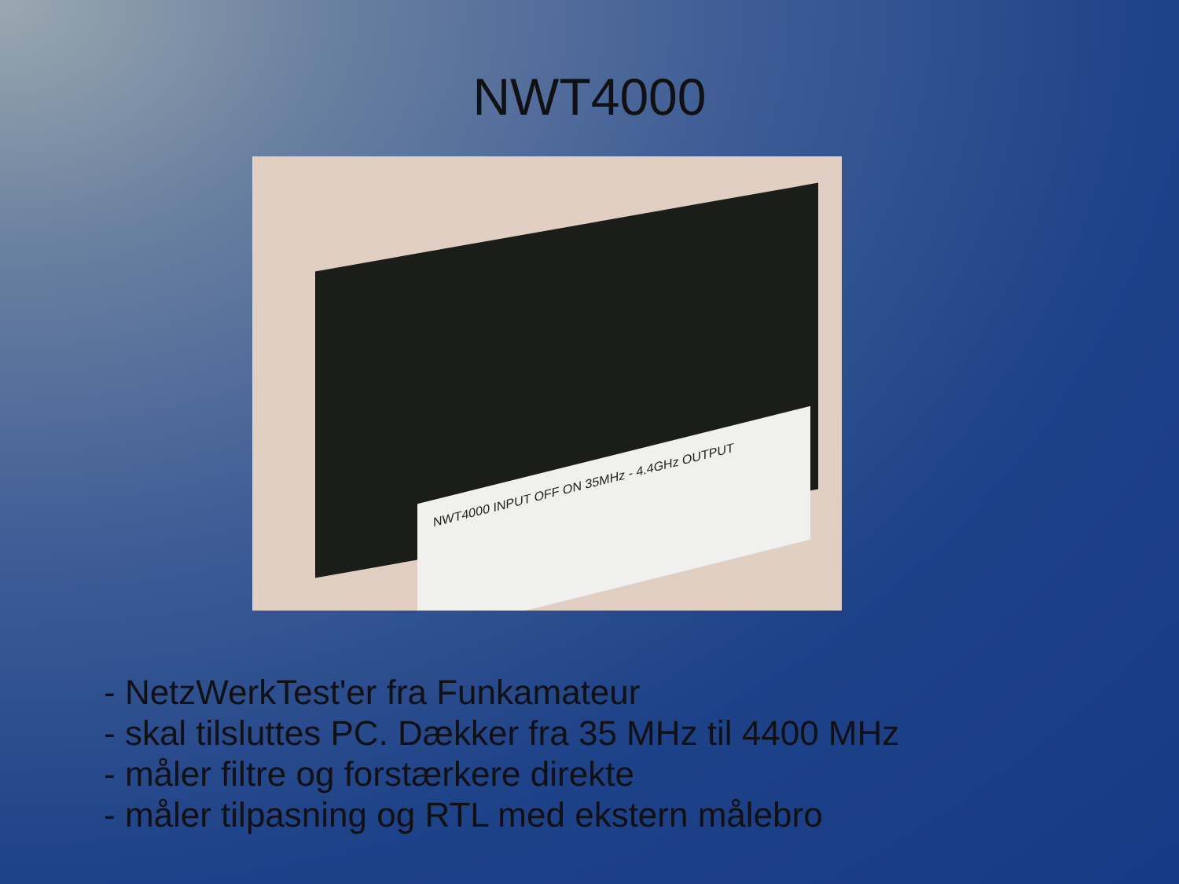NWT4000
NWT4000 INPUT OFF ON 35MHz - 4.4GHz OUTPUT
- NetzWerkTest'er fra Funkamateur
- skal tilsluttes PC. Dækker fra 35 MHz til 4400 MHz
- måler filtre og forstærkere direkte
- måler tilpasning og RTL med ekstern målebro